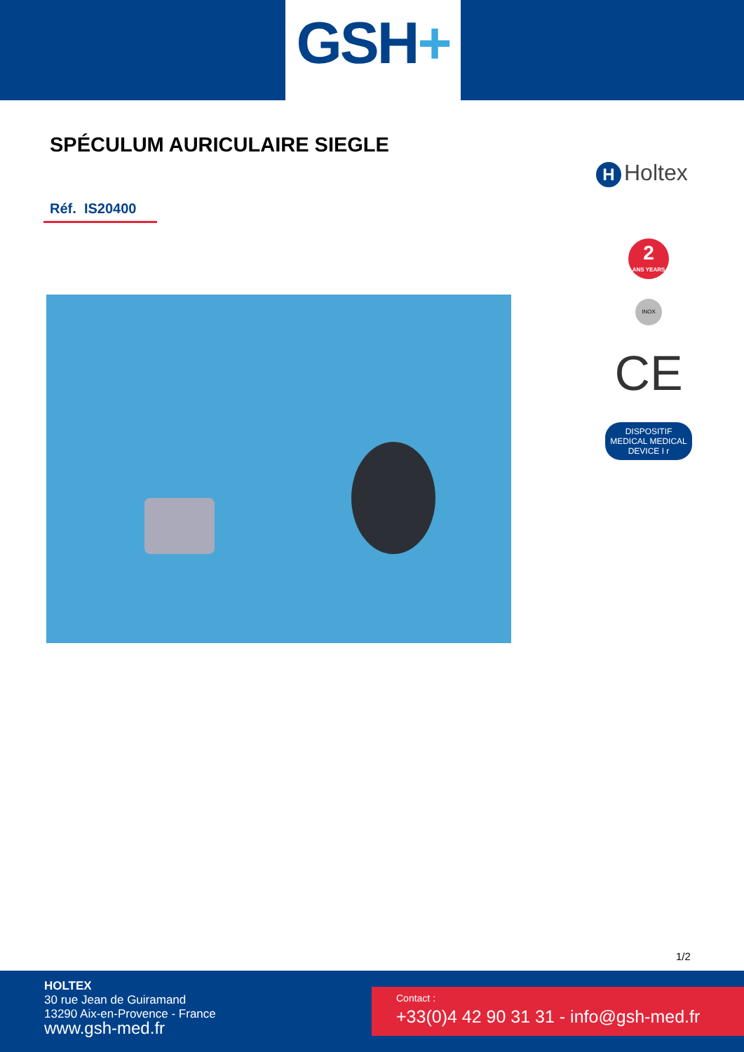GSH+
SPÉCULUM AURICULAIRE SIEGLE
H Holtex
Réf. IS20400
2
ANS YEARS
INOX
CE
DISPOSITIF MEDICAL MEDICAL DEVICE I r
1/2
HOLTEX
30 rue Jean de Guiramand
13290 Aix-en-Provence - France
www.gsh-med.fr
Contact :
+33(0)4 42 90 31 31 - info@gsh-med.fr